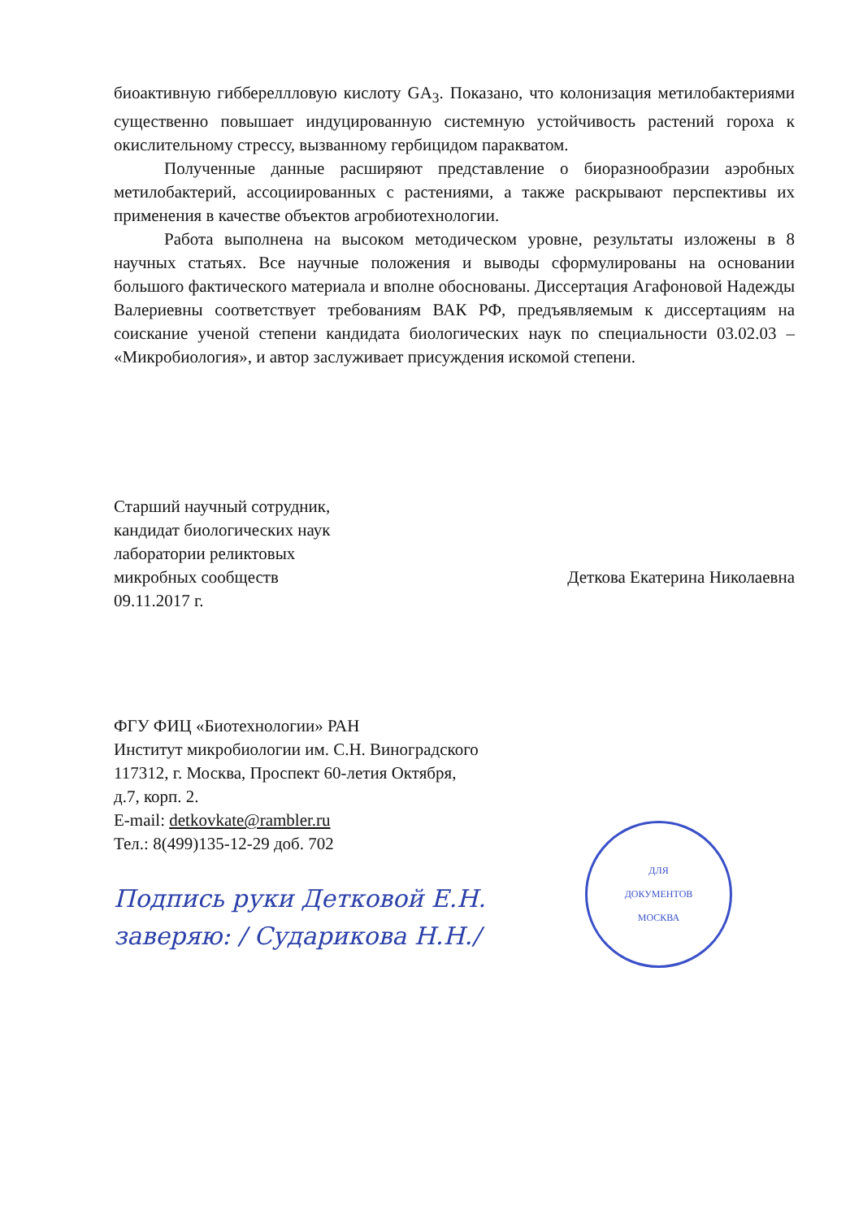биоактивную гиббереллловую кислоту GA<sub>3</sub>. Показано, что колонизация метилобактериями существенно повышает индуцированную системную устойчивость растений гороха к окислительному стрессу, вызванному гербицидом паракватом.
Полученные данные расширяют представление о биоразнообразии аэробных метилобактерий, ассоциированных с растениями, а также раскрывают перспективы их применения в качестве объектов агробиотехнологии.
Работа выполнена на высоком методическом уровне, результаты изложены в 8 научных статьях. Все научные положения и выводы сформулированы на основании большого фактического материала и вполне обоснованы. Диссертация Агафоновой Надежды Валериевны соответствует требованиям ВАК РФ, предъявляемым к диссертациям на соискание ученой степени кандидата биологических наук по специальности 03.02.03 – «Микробиология», и автор заслуживает присуждения искомой степени.
Старший научный сотрудник,
кандидат биологических наук
лаборатории реликтовых
микробных сообществ
09.11.2017 г.
Деткова Екатерина Николаевна
ФГУ ФИЦ «Биотехнологии» РАН
Институт микробиологии им. С.Н. Виноградского
117312, г. Москва, Проспект 60-летия Октября,
д.7, корп. 2.
E-mail: detkovkate@rambler.ru
Тел.: 8(499)135-12-29 доб. 702
Подпись руки Детковой Е.Н.
заверяю: / Сударикова Н.Н./
ДЛЯ
ДОКУМЕНТОВ
МОСКВА